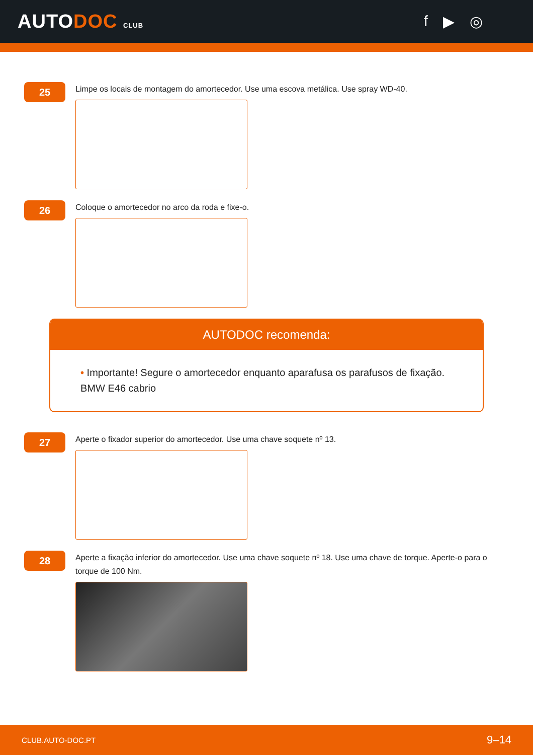AUTODOC CLUB
f ▶ ◎
25
Limpe os locais de montagem do amortecedor. Use uma escova metálica. Use spray WD-40.
26
Coloque o amortecedor no arco da roda e fixe-o.
AUTODOC recomenda:
• Importante! Segure o amortecedor enquanto aparafusa os parafusos de fixação. BMW E46 cabrio
27
Aperte o fixador superior do amortecedor. Use uma chave soquete nº 13.
28
Aperte a fixação inferior do amortecedor. Use uma chave soquete nº 18. Use uma chave de torque. Aperte-o para o torque de 100 Nm.
CLUB.AUTO-DOC.PT 9–14